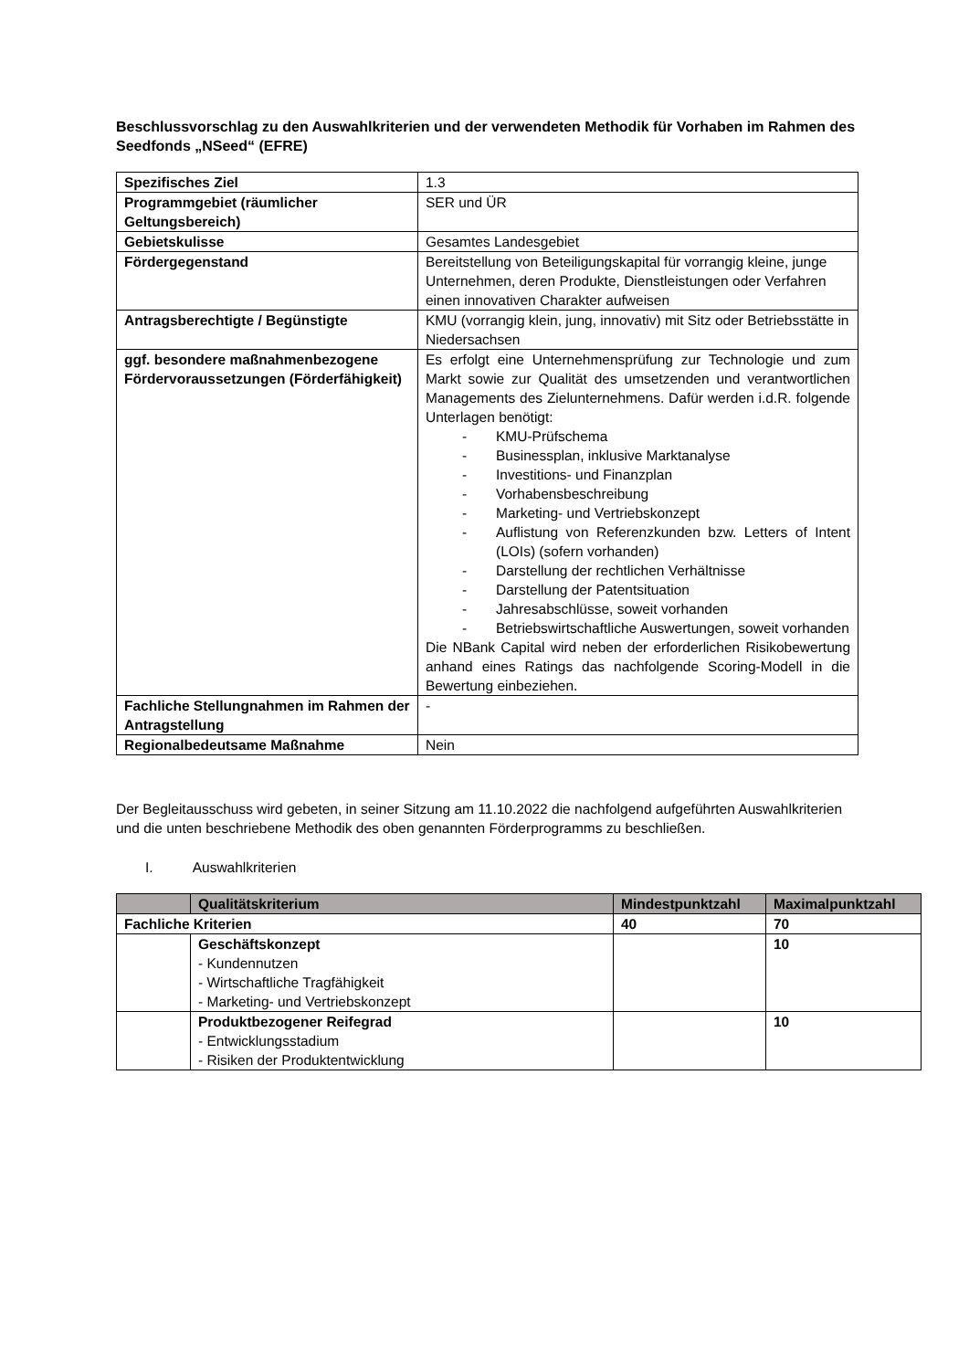Beschlussvorschlag zu den Auswahlkriterien und der verwendeten Methodik für Vorhaben im Rahmen des Seedfonds „NSeed“ (EFRE)
| Spezifisches Ziel | 1.3 |
| Programmgebiet (räumlicher Geltungsbereich) | SER und ÜR |
| Gebietskulisse | Gesamtes Landesgebiet |
| Fördergegenstand | Bereitstellung von Beteiligungskapital für vorrangig kleine, junge Unternehmen, deren Produkte, Dienstleistungen oder Verfahren einen innovativen Charakter aufweisen |
| Antragsberechtigte / Begünstigte | KMU (vorrangig klein, jung, innovativ) mit Sitz oder Betriebsstätte in Niedersachsen |
| ggf. besondere maßnahmenbezogene Fördervoraussetzungen (Förderfähigkeit) | Es erfolgt eine Unternehmensprüfung zur Technologie und zum Markt sowie zur Qualität des umsetzenden und verantwortlichen Managements des Zielunternehmens. Dafür werden i.d.R. folgende Unterlagen benötigt: - KMU-Prüfschema - Businessplan, inklusive Marktanalyse - Investitions- und Finanzplan - Vorhabensbeschreibung - Marketing- und Vertriebskonzept - Auflistung von Referenzkunden bzw. Letters of Intent (LOIs) (sofern vorhanden) - Darstellung der rechtlichen Verhältnisse - Darstellung der Patentsituation - Jahresabschlüsse, soweit vorhanden - Betriebswirtschaftliche Auswertungen, soweit vorhanden Die NBank Capital wird neben der erforderlichen Risikobewertung anhand eines Ratings das nachfolgende Scoring-Modell in die Bewertung einbeziehen. |
| Fachliche Stellungnahmen im Rahmen der Antragstellung | - |
| Regionalbedeutsame Maßnahme | Nein |
Der Begleitausschuss wird gebeten, in seiner Sitzung am 11.10.2022 die nachfolgend aufgeführten Auswahlkriterien und die unten beschriebene Methodik des oben genannten Förderprogramms zu beschließen.
I. Auswahlkriterien
| | Qualitätskriterium | Mindestpunktzahl | Maximalpunktzahl |
| --- | --- | --- | --- |
| Fachliche Kriterien | | 40 | 70 |
| | Geschäftskonzept - Kundennutzen - Wirtschaftliche Tragfähigkeit - Marketing- und Vertriebskonzept | | 10 |
| | Produktbezogener Reifegrad - Entwicklungsstadium - Risiken der Produktentwicklung | | 10 |